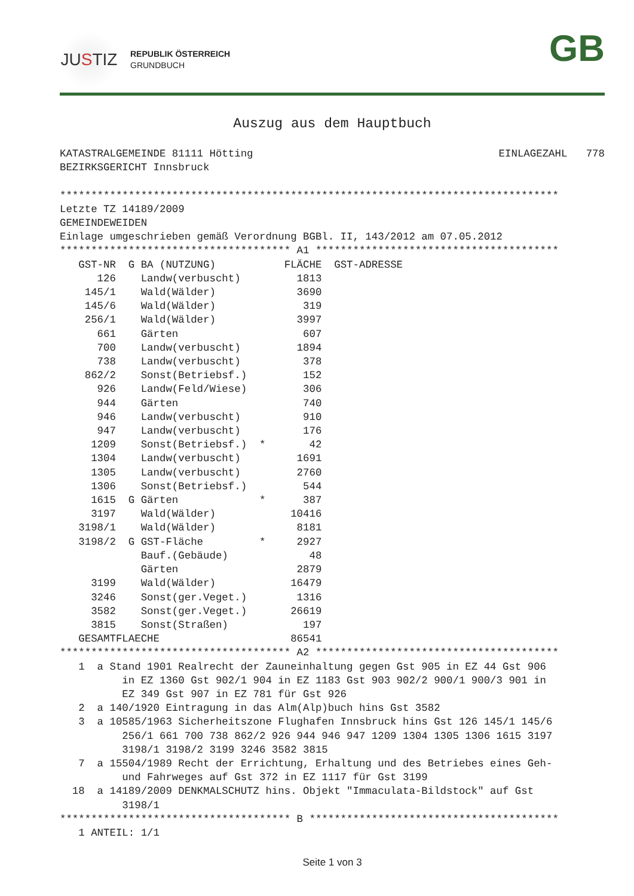JU S TIZ
REPUBLIK ÖSTERREICH
GRUNDBUCH
GB
Auszug aus dem Hauptbuch
KATASTRALGEMEINDE 81111 Hötting
EINLAGEZAHL   778
BEZIRKSGERICHT Innsbruck

********************************************************************************
Letzte TZ 14189/2009
GEMEINDEWEIDEN
Einlage umgeschrieben gemäß Verordnung BGBl. II, 143/2012 am 07.05.2012
************************************* A1 ***************************************
| GST-NR | G | BA (NUTZUNG) | | FLÄCHE | GST-ADRESSE |
| --- | --- | --- | --- | --- | --- |
| 126 | | Landw(verbuscht) | | 1813 | |
| 145/1 | | Wald(Wälder) | | 3690 | |
| 145/6 | | Wald(Wälder) | | 319 | |
| 256/1 | | Wald(Wälder) | | 3997 | |
| 661 | | Gärten | | 607 | |
| 700 | | Landw(verbuscht) | | 1894 | |
| 738 | | Landw(verbuscht) | | 378 | |
| 862/2 | | Sonst(Betriebsf.) | | 152 | |
| 926 | | Landw(Feld/Wiese) | | 306 | |
| 944 | | Gärten | | 740 | |
| 946 | | Landw(verbuscht) | | 910 | |
| 947 | | Landw(verbuscht) | | 176 | |
| 1209 | | Sonst(Betriebsf.) | * | 42 | |
| 1304 | | Landw(verbuscht) | | 1691 | |
| 1305 | | Landw(verbuscht) | | 2760 | |
| 1306 | | Sonst(Betriebsf.) | | 544 | |
| 1615 | G | Gärten | * | 387 | |
| 3197 | | Wald(Wälder) | | 10416 | |
| 3198/1 | | Wald(Wälder) | | 8181 | |
| 3198/2 | G | GST-Fläche | * | 2927 | |
| | | Bauf.(Gebäude) | | 48 | |
| | | Gärten | | 2879 | |
| 3199 | | Wald(Wälder) | | 16479 | |
| 3246 | | Sonst(ger.Veget.) | | 1316 | |
| 3582 | | Sonst(ger.Veget.) | | 26619 | |
| 3815 | | Sonst(Straßen) | | 197 | |
| GESAMTFLAECHE | | | | 86541 | |
************************************* A2 ***************************************
   1  a Stand 1901 Realrecht der Zauneinhaltung gegen Gst 905 in EZ 44 Gst 906
          in EZ 1360 Gst 902/1 904 in EZ 1183 Gst 903 902/2 900/1 900/3 901 in
          EZ 349 Gst 907 in EZ 781 für Gst 926
   2  a 140/1920 Eintragung in das Alm(Alp)buch hins Gst 3582
   3  a 10585/1963 Sicherheitszone Flughafen Innsbruck hins Gst 126 145/1 145/6
          256/1 661 700 738 862/2 926 944 946 947 1209 1304 1305 1306 1615 3197
          3198/1 3198/2 3199 3246 3582 3815
   7  a 15504/1989 Recht der Errichtung, Erhaltung und des Betriebes eines Geh-
          und Fahrweges auf Gst 372 in EZ 1117 für Gst 3199
  18  a 14189/2009 DENKMALSCHUTZ hins. Objekt "Immaculata-Bildstock" auf Gst
          3198/1
************************************* B ****************************************
   1 ANTEIL: 1/1
Seite 1 von 3